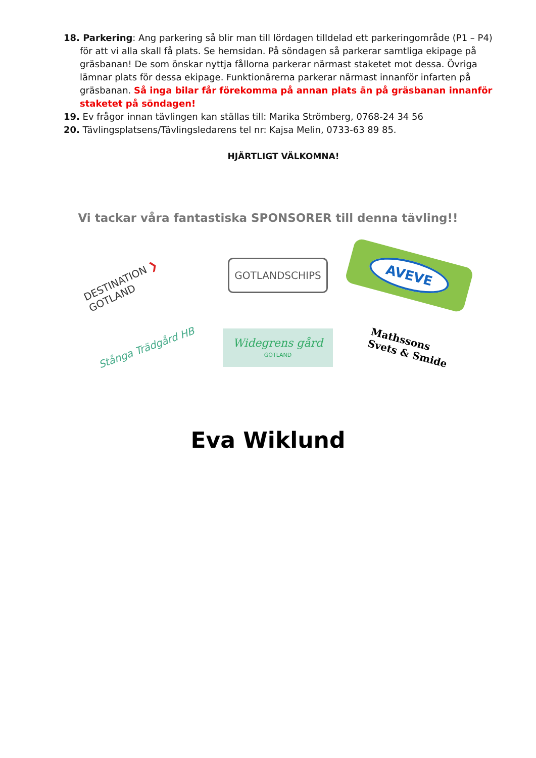18. Parkering: Ang parkering så blir man till lördagen tilldelad ett parkeringområde (P1 – P4) för att vi alla skall få plats. Se hemsidan. På söndagen så parkerar samtliga ekipage på gräsbanan! De som önskar nyttja fållorna parkerar närmast staketet mot dessa. Övriga lämnar plats för dessa ekipage. Funktionärerna parkerar närmast innanför infarten på gräsbanan. Så inga bilar får förekomma på annan plats än på gräsbanan innanför staketet på söndagen!
19. Ev frågor innan tävlingen kan ställas till: Marika Strömberg, 0768-24 34 56
20. Tävlingsplatsens/Tävlingsledarens tel nr: Kajsa Melin, 0733-63 89 85.
HJÄRTLIGT VÄLKOMNA!
Vi tackar våra fantastiska SPONSORER till denna tävling!!
DESTINATION ❯ GOTLAND
GOTLANDSCHIPS
AVEVE
Stånga Trädgård HB
Widegrens gård
GOTLAND
Mathssons
Svets & Smide
Eva Wiklund